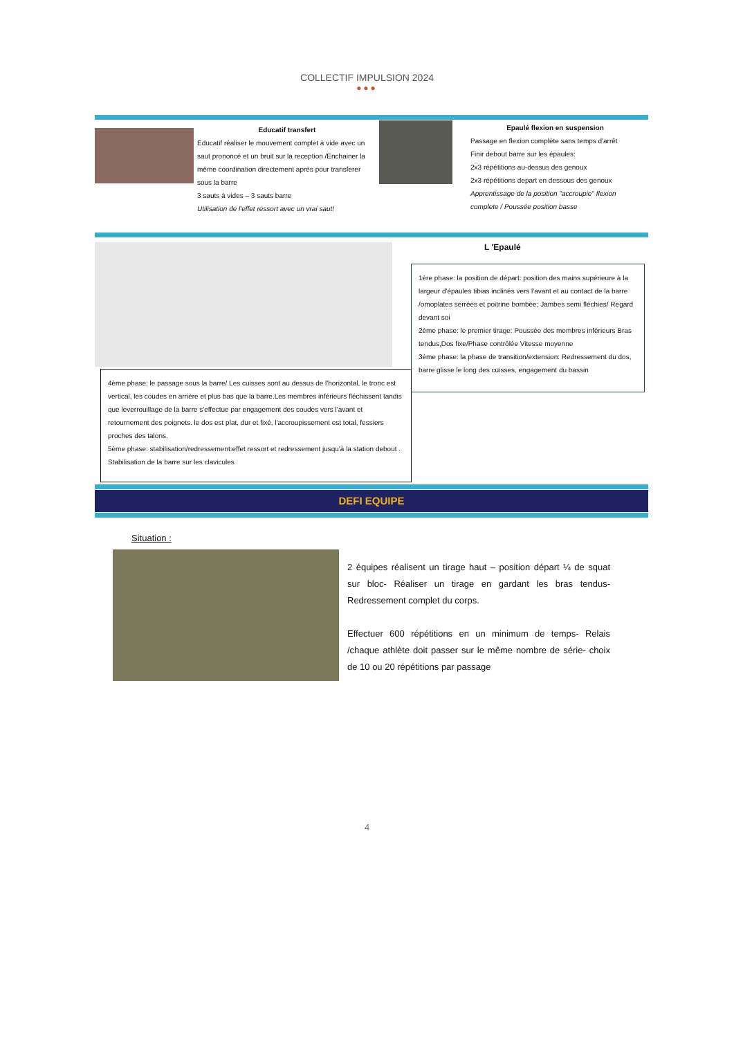COLLECTIF IMPULSION 2024
●●●
Educatif transfert
Educatif réaliser le mouvement complet à vide avec un saut prononcé et un bruit sur la reception /Enchainer la même coordination directement après pour transferer sous la barre
3 sauts à vides – 3 sauts barre
Utilisation de l'effet ressort avec un vrai saut!
Epaulé flexion en suspension
Passage en flexion complète sans temps d'arrêt
Finir debout barre sur les épaules:
2x3 répétitions au-dessus des genoux
2x3 répétitions depart en dessous des genoux
Apprentissage de la position "accroupie" flexion complete / Poussée position basse
L 'Epaulé
1ère phase: la position de départ: position des mains supérieure à la largeur d'épaules tibias inclinés vers l'avant et au contact de la barre /omoplates serrées et poitrine bombée; Jambes semi fléchies/ Regard devant soi
2ème phase: le premier tirage: Poussée des membres inférieurs Bras tendus,Dos fixe/Phase contrôlée Vitesse moyenne
3ème phase: la phase de transition/extension: Redressement du dos, barre glisse le long des cuisses, engagement du bassin
4ème phase: le passage sous la barre/ Les cuisses sont au dessus de l'horizontal, le tronc est vertical, les coudes en arrière et plus bas que la barre.Les membres inférieurs fléchissent tandis que leverrouillage de la barre s'effectue par engagement des coudes vers l'avant et retournement des poignets. le dos est plat, dur et fixé, l'accroupissement est total, fessiers proches des talons.
5ème phase: stabilisation/redressement:effet ressort et redressement jusqu'à la station debout . Stabilisation de la barre sur les clavicules
DEFI EQUIPE
Situation :
2 équipes réalisent un tirage haut – position départ ¼ de squat sur bloc- Réaliser un tirage en gardant les bras tendus- Redressement complet du corps.
Effectuer 600 répétitions en un minimum de temps- Relais /chaque athlète doit passer sur le même nombre de série- choix de 10 ou 20 répétitions par passage
4